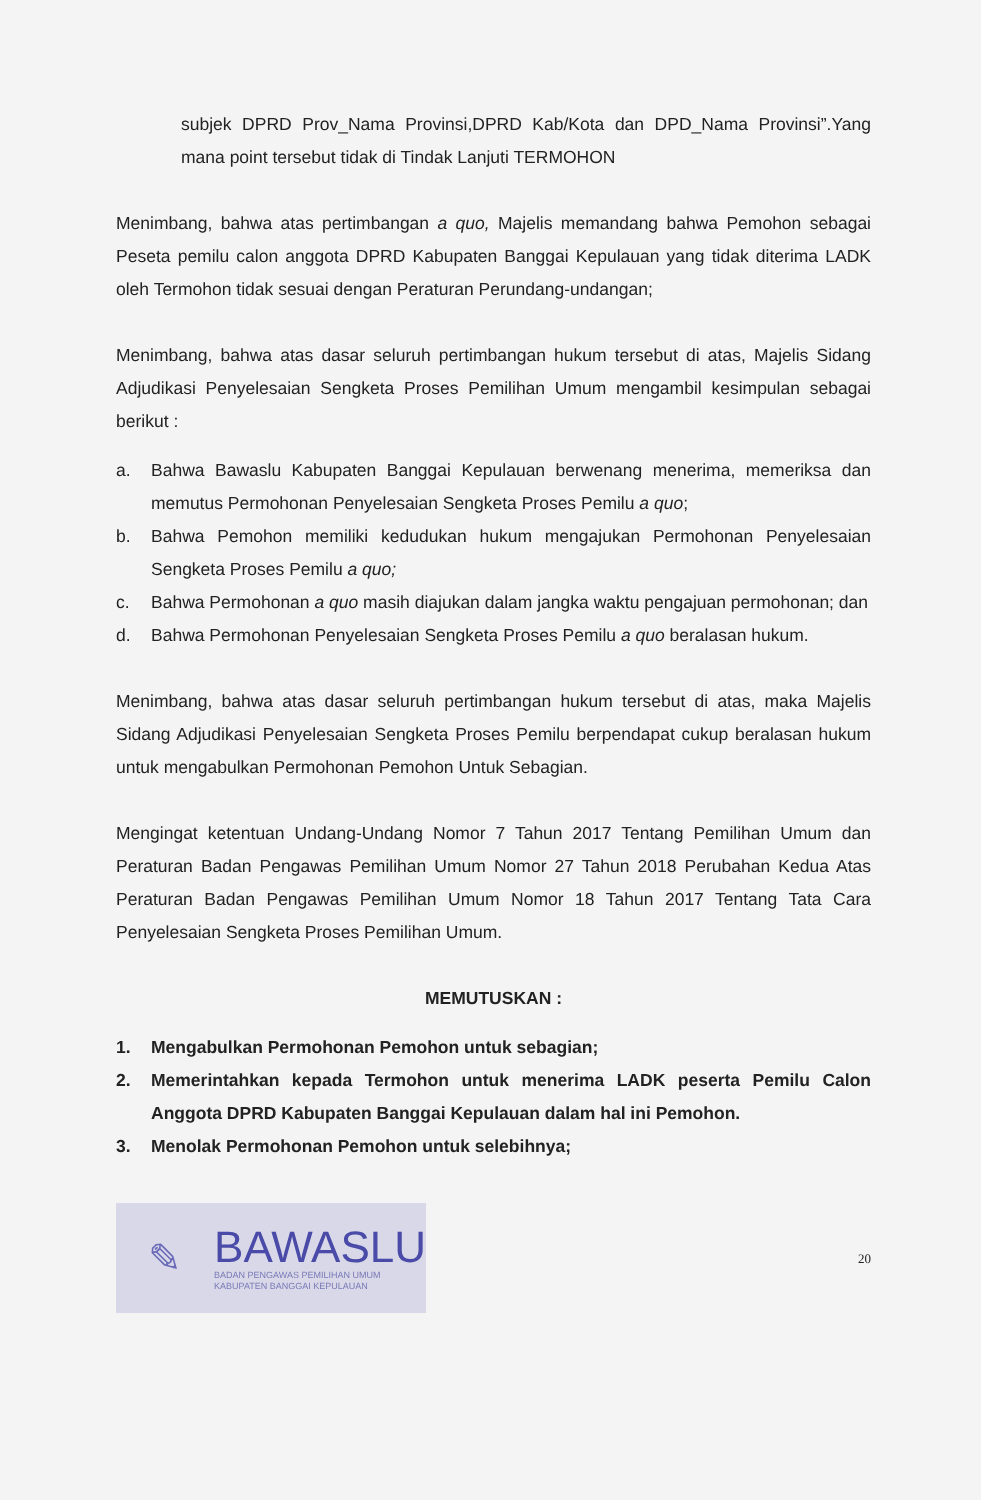subjek DPRD Prov_Nama Provinsi,DPRD Kab/Kota dan DPD_Nama Provinsi”.Yang mana point tersebut tidak di Tindak Lanjuti TERMOHON
Menimbang, bahwa atas pertimbangan a quo, Majelis memandang bahwa Pemohon sebagai Peseta pemilu calon anggota DPRD Kabupaten Banggai Kepulauan yang tidak diterima LADK oleh Termohon tidak sesuai dengan Peraturan Perundang-undangan;
Menimbang, bahwa atas dasar seluruh pertimbangan hukum tersebut di atas, Majelis Sidang Adjudikasi Penyelesaian Sengketa Proses Pemilihan Umum mengambil kesimpulan sebagai berikut :
a. Bahwa Bawaslu Kabupaten Banggai Kepulauan berwenang menerima, memeriksa dan memutus Permohonan Penyelesaian Sengketa Proses Pemilu a quo;
b. Bahwa Pemohon memiliki kedudukan hukum mengajukan Permohonan Penyelesaian Sengketa Proses Pemilu a quo;
c. Bahwa Permohonan a quo masih diajukan dalam jangka waktu pengajuan permohonan; dan
d. Bahwa Permohonan Penyelesaian Sengketa Proses Pemilu a quo beralasan hukum.
Menimbang, bahwa atas dasar seluruh pertimbangan hukum tersebut di atas, maka Majelis Sidang Adjudikasi Penyelesaian Sengketa Proses Pemilu berpendapat cukup beralasan hukum untuk mengabulkan Permohonan Pemohon Untuk Sebagian.
Mengingat ketentuan Undang-Undang Nomor 7 Tahun 2017 Tentang Pemilihan Umum dan Peraturan Badan Pengawas Pemilihan Umum Nomor 27 Tahun 2018 Perubahan Kedua Atas Peraturan Badan Pengawas Pemilihan Umum Nomor 18 Tahun 2017 Tentang Tata Cara Penyelesaian Sengketa Proses Pemilihan Umum.
MEMUTUSKAN :
1. Mengabulkan Permohonan Pemohon untuk sebagian;
2. Memerintahkan kepada Termohon untuk menerima LADK peserta Pemilu Calon Anggota DPRD Kabupaten Banggai Kepulauan dalam hal ini Pemohon.
3. Menolak Permohonan Pemohon untuk selebihnya;
✎
BAWASLU
BADAN PENGAWAS PEMILIHAN UMUM
KABUPATEN BANGGAI KEPULAUAN
20